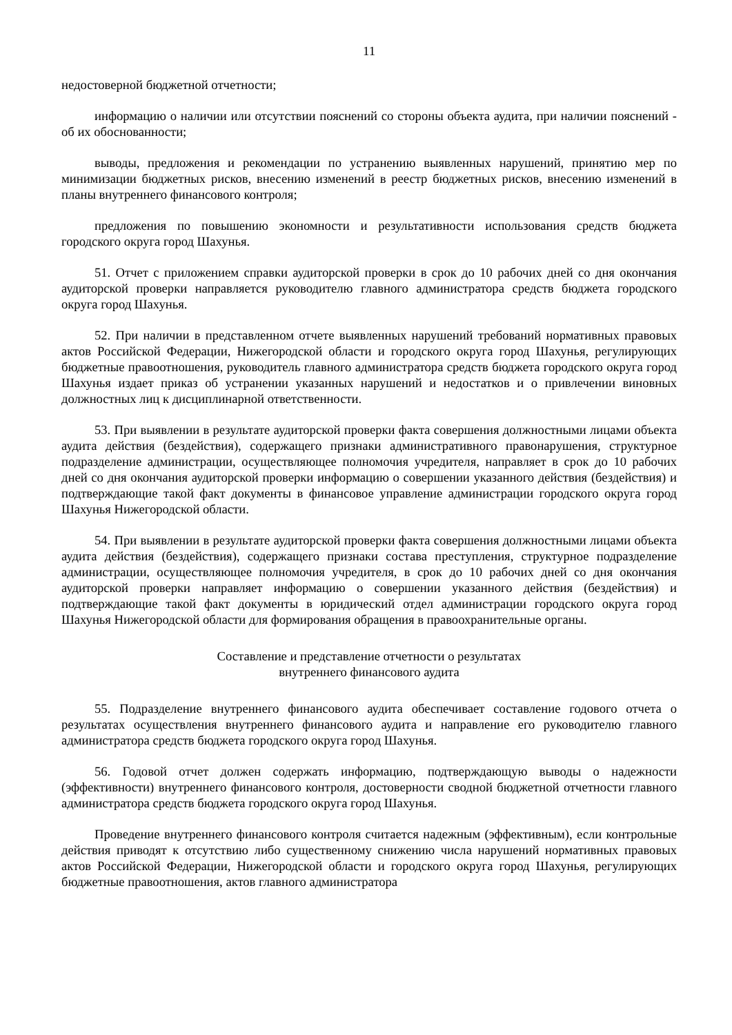11
недостоверной бюджетной отчетности;
информацию о наличии или отсутствии пояснений со стороны объекта аудита, при наличии пояснений - об их обоснованности;
выводы, предложения и рекомендации по устранению выявленных нарушений, принятию мер по минимизации бюджетных рисков, внесению изменений в реестр бюджетных рисков, внесению изменений в планы внутреннего финансового контроля;
предложения по повышению экономности и результативности использования средств бюджета городского округа город Шахунья.
51. Отчет с приложением справки аудиторской проверки в срок до 10 рабочих дней со дня окончания аудиторской проверки направляется руководителю главного администратора средств бюджета городского округа город Шахунья.
52. При наличии в представленном отчете выявленных нарушений требований нормативных правовых актов Российской Федерации, Нижегородской области и городского округа город Шахунья, регулирующих бюджетные правоотношения, руководитель главного администратора средств бюджета городского округа город Шахунья издает приказ об устранении указанных нарушений и недостатков и о привлечении виновных должностных лиц к дисциплинарной ответственности.
53. При выявлении в результате аудиторской проверки факта совершения должностными лицами объекта аудита действия (бездействия), содержащего признаки административного правонарушения, структурное подразделение администрации, осуществляющее полномочия учредителя, направляет в срок до 10 рабочих дней со дня окончания аудиторской проверки информацию о совершении указанного действия (бездействия) и подтверждающие такой факт документы в финансовое управление администрации городского округа город Шахунья Нижегородской области.
54. При выявлении в результате аудиторской проверки факта совершения должностными лицами объекта аудита действия (бездействия), содержащего признаки состава преступления, структурное подразделение администрации, осуществляющее полномочия учредителя, в срок до 10 рабочих дней со дня окончания аудиторской проверки направляет информацию о совершении указанного действия (бездействия) и подтверждающие такой факт документы в юридический отдел администрации городского округа город Шахунья Нижегородской области для формирования обращения в правоохранительные органы.
Составление и представление отчетности о результатах
внутреннего финансового аудита
55. Подразделение внутреннего финансового аудита обеспечивает составление годового отчета о результатах осуществления внутреннего финансового аудита и направление его руководителю главного администратора средств бюджета городского округа город Шахунья.
56. Годовой отчет должен содержать информацию, подтверждающую выводы о надежности (эффективности) внутреннего финансового контроля, достоверности сводной бюджетной отчетности главного администратора средств бюджета городского округа город Шахунья.
Проведение внутреннего финансового контроля считается надежным (эффективным), если контрольные действия приводят к отсутствию либо существенному снижению числа нарушений нормативных правовых актов Российской Федерации, Нижегородской области и городского округа город Шахунья, регулирующих бюджетные правоотношения, актов главного администратора